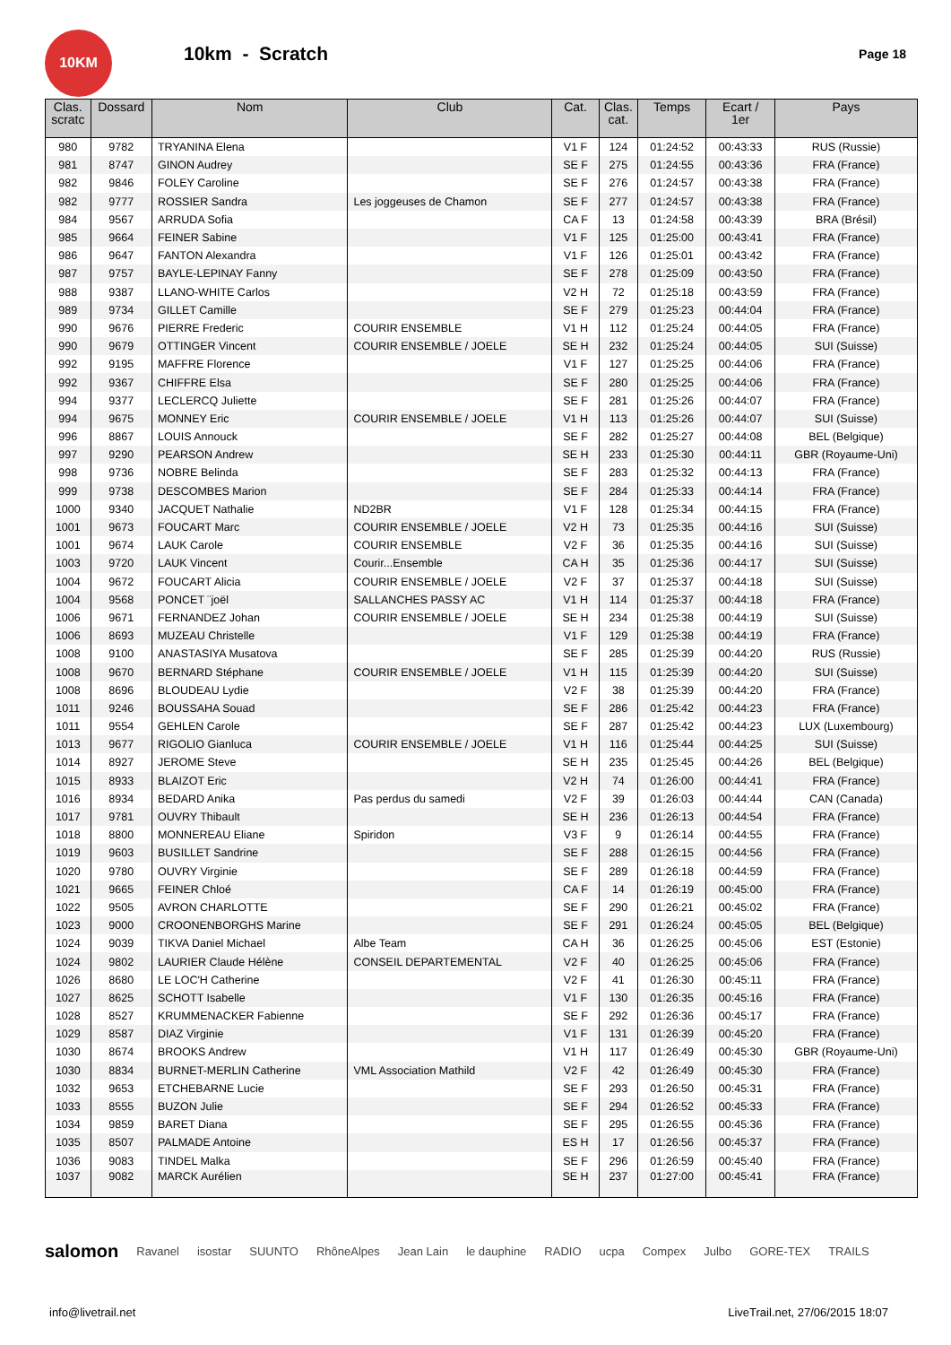10KM
10km - Scratch
Page 18
| Clas. scratc | Dossard | Nom | Club | Cat. | Clas. cat. | Temps | Ecart / 1er | Pays |
| --- | --- | --- | --- | --- | --- | --- | --- | --- |
| 980 | 9782 | TRYANINA Elena | | V1 F | 124 | 01:24:52 | 00:43:33 | RUS (Russie) |
| 981 | 8747 | GINON Audrey | | SE F | 275 | 01:24:55 | 00:43:36 | FRA (France) |
| 982 | 9846 | FOLEY Caroline | | SE F | 276 | 01:24:57 | 00:43:38 | FRA (France) |
| 982 | 9777 | ROSSIER Sandra | Les joggeuses de Chamon | SE F | 277 | 01:24:57 | 00:43:38 | FRA (France) |
| 984 | 9567 | ARRUDA Sofia | | CA F | 13 | 01:24:58 | 00:43:39 | BRA (Brésil) |
| 985 | 9664 | FEINER Sabine | | V1 F | 125 | 01:25:00 | 00:43:41 | FRA (France) |
| 986 | 9647 | FANTON Alexandra | | V1 F | 126 | 01:25:01 | 00:43:42 | FRA (France) |
| 987 | 9757 | BAYLE-LEPINAY Fanny | | SE F | 278 | 01:25:09 | 00:43:50 | FRA (France) |
| 988 | 9387 | LLANO-WHITE Carlos | | V2 H | 72 | 01:25:18 | 00:43:59 | FRA (France) |
| 989 | 9734 | GILLET Camille | | SE F | 279 | 01:25:23 | 00:44:04 | FRA (France) |
| 990 | 9676 | PIERRE Frederic | COURIR ENSEMBLE | V1 H | 112 | 01:25:24 | 00:44:05 | FRA (France) |
| 990 | 9679 | OTTINGER Vincent | COURIR ENSEMBLE / JOELE | SE H | 232 | 01:25:24 | 00:44:05 | SUI (Suisse) |
| 992 | 9195 | MAFFRE Florence | | V1 F | 127 | 01:25:25 | 00:44:06 | FRA (France) |
| 992 | 9367 | CHIFFRE Elsa | | SE F | 280 | 01:25:25 | 00:44:06 | FRA (France) |
| 994 | 9377 | LECLERCQ Juliette | | SE F | 281 | 01:25:26 | 00:44:07 | FRA (France) |
| 994 | 9675 | MONNEY Eric | COURIR ENSEMBLE / JOELE | V1 H | 113 | 01:25:26 | 00:44:07 | SUI (Suisse) |
| 996 | 8867 | LOUIS Annouck | | SE F | 282 | 01:25:27 | 00:44:08 | BEL (Belgique) |
| 997 | 9290 | PEARSON Andrew | | SE H | 233 | 01:25:30 | 00:44:11 | GBR (Royaume-Uni) |
| 998 | 9736 | NOBRE Belinda | | SE F | 283 | 01:25:32 | 00:44:13 | FRA (France) |
| 999 | 9738 | DESCOMBES Marion | | SE F | 284 | 01:25:33 | 00:44:14 | FRA (France) |
| 1000 | 9340 | JACQUET Nathalie | ND2BR | V1 F | 128 | 01:25:34 | 00:44:15 | FRA (France) |
| 1001 | 9673 | FOUCART Marc | COURIR ENSEMBLE / JOELE | V2 H | 73 | 01:25:35 | 00:44:16 | SUI (Suisse) |
| 1001 | 9674 | LAUK Carole | COURIR ENSEMBLE | V2 F | 36 | 01:25:35 | 00:44:16 | SUI (Suisse) |
| 1003 | 9720 | LAUK Vincent | Courir...Ensemble | CA H | 35 | 01:25:36 | 00:44:17 | SUI (Suisse) |
| 1004 | 9672 | FOUCART Alicia | COURIR ENSEMBLE / JOELE | V2 F | 37 | 01:25:37 | 00:44:18 | SUI (Suisse) |
| 1004 | 9568 | PONCET ¨joël | SALLANCHES PASSY AC | V1 H | 114 | 01:25:37 | 00:44:18 | FRA (France) |
| 1006 | 9671 | FERNANDEZ Johan | COURIR ENSEMBLE / JOELE | SE H | 234 | 01:25:38 | 00:44:19 | SUI (Suisse) |
| 1006 | 8693 | MUZEAU Christelle | | V1 F | 129 | 01:25:38 | 00:44:19 | FRA (France) |
| 1008 | 9100 | ANASTASIYA Musatova | | SE F | 285 | 01:25:39 | 00:44:20 | RUS (Russie) |
| 1008 | 9670 | BERNARD Stéphane | COURIR ENSEMBLE / JOELE | V1 H | 115 | 01:25:39 | 00:44:20 | SUI (Suisse) |
| 1008 | 8696 | BLOUDEAU Lydie | | V2 F | 38 | 01:25:39 | 00:44:20 | FRA (France) |
| 1011 | 9246 | BOUSSAHA Souad | | SE F | 286 | 01:25:42 | 00:44:23 | FRA (France) |
| 1011 | 9554 | GEHLEN Carole | | SE F | 287 | 01:25:42 | 00:44:23 | LUX (Luxembourg) |
| 1013 | 9677 | RIGOLIO Gianluca | COURIR ENSEMBLE / JOELE | V1 H | 116 | 01:25:44 | 00:44:25 | SUI (Suisse) |
| 1014 | 8927 | JEROME Steve | | SE H | 235 | 01:25:45 | 00:44:26 | BEL (Belgique) |
| 1015 | 8933 | BLAIZOT Eric | | V2 H | 74 | 01:26:00 | 00:44:41 | FRA (France) |
| 1016 | 8934 | BEDARD Anika | Pas perdus du samedi | V2 F | 39 | 01:26:03 | 00:44:44 | CAN (Canada) |
| 1017 | 9781 | OUVRY Thibault | | SE H | 236 | 01:26:13 | 00:44:54 | FRA (France) |
| 1018 | 8800 | MONNEREAU Eliane | Spiridon | V3 F | 9 | 01:26:14 | 00:44:55 | FRA (France) |
| 1019 | 9603 | BUSILLET Sandrine | | SE F | 288 | 01:26:15 | 00:44:56 | FRA (France) |
| 1020 | 9780 | OUVRY Virginie | | SE F | 289 | 01:26:18 | 00:44:59 | FRA (France) |
| 1021 | 9665 | FEINER Chloé | | CA F | 14 | 01:26:19 | 00:45:00 | FRA (France) |
| 1022 | 9505 | AVRON CHARLOTTE | | SE F | 290 | 01:26:21 | 00:45:02 | FRA (France) |
| 1023 | 9000 | CROONENBORGHS Marine | | SE F | 291 | 01:26:24 | 00:45:05 | BEL (Belgique) |
| 1024 | 9039 | TIKVA Daniel Michael | Albe Team | CA H | 36 | 01:26:25 | 00:45:06 | EST (Estonie) |
| 1024 | 9802 | LAURIER Claude Hélène | CONSEIL DEPARTEMENTAL | V2 F | 40 | 01:26:25 | 00:45:06 | FRA (France) |
| 1026 | 8680 | LE LOC'H Catherine | | V2 F | 41 | 01:26:30 | 00:45:11 | FRA (France) |
| 1027 | 8625 | SCHOTT Isabelle | | V1 F | 130 | 01:26:35 | 00:45:16 | FRA (France) |
| 1028 | 8527 | KRUMMENACKER Fabienne | | SE F | 292 | 01:26:36 | 00:45:17 | FRA (France) |
| 1029 | 8587 | DIAZ Virginie | | V1 F | 131 | 01:26:39 | 00:45:20 | FRA (France) |
| 1030 | 8674 | BROOKS Andrew | | V1 H | 117 | 01:26:49 | 00:45:30 | GBR (Royaume-Uni) |
| 1030 | 8834 | BURNET-MERLIN Catherine | VML Association Mathild | V2 F | 42 | 01:26:49 | 00:45:30 | FRA (France) |
| 1032 | 9653 | ETCHEBARNE Lucie | | SE F | 293 | 01:26:50 | 00:45:31 | FRA (France) |
| 1033 | 8555 | BUZON Julie | | SE F | 294 | 01:26:52 | 00:45:33 | FRA (France) |
| 1034 | 9859 | BARET Diana | | SE F | 295 | 01:26:55 | 00:45:36 | FRA (France) |
| 1035 | 8507 | PALMADE Antoine | | ES H | 17 | 01:26:56 | 00:45:37 | FRA (France) |
| 1036 | 9083 | TINDEL Malka | | SE F | 296 | 01:26:59 | 00:45:40 | FRA (France) |
| 1037 | 9082 | MARCK Aurélien | | SE H | 237 | 01:27:00 | 00:45:41 | FRA (France) |
salomon Ravanel isostar SUUNTO RhôneAlpes Jean Lain le dauphine RADIO ucpa Compex Julbo GORE-TEX TRAILS
info@livetrail.net LiveTrail.net, 27/06/2015 18:07